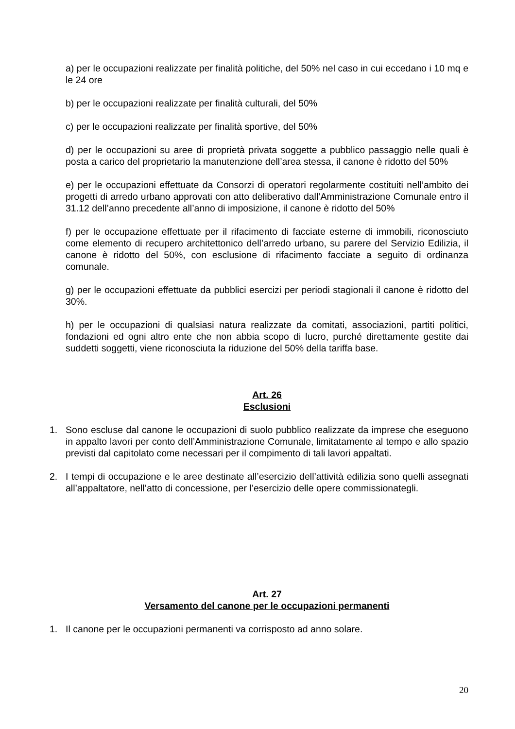a) per le occupazioni realizzate per finalità politiche, del 50% nel caso in cui eccedano i 10 mq e le 24 ore
b) per le occupazioni realizzate per finalità culturali, del 50%
c) per le occupazioni realizzate per finalità sportive, del 50%
d) per le occupazioni su aree di proprietà privata soggette a pubblico passaggio nelle quali è posta a carico del proprietario la manutenzione dell’area stessa, il canone è ridotto del 50%
e) per le occupazioni effettuate da Consorzi di operatori regolarmente costituiti nell’ambito dei progetti di arredo urbano approvati con atto deliberativo dall’Amministrazione Comunale entro il 31.12 dell’anno precedente all’anno di imposizione, il canone è ridotto del 50%
f) per le occupazione effettuate per il rifacimento di facciate esterne di immobili, riconosciuto come elemento di recupero architettonico dell’arredo urbano, su parere del Servizio Edilizia, il canone è ridotto del 50%, con esclusione di rifacimento facciate a seguito di ordinanza comunale.
g) per le occupazioni effettuate da pubblici esercizi per periodi stagionali il canone è ridotto del 30%.
h) per le occupazioni di qualsiasi natura realizzate da comitati, associazioni, partiti politici, fondazioni ed ogni altro ente che non abbia scopo di lucro, purché direttamente gestite dai suddetti soggetti, viene riconosciuta la riduzione del 50% della tariffa base.
Art. 26
Esclusioni
1. Sono escluse dal canone le occupazioni di suolo pubblico realizzate da imprese che eseguono in appalto lavori per conto dell’Amministrazione Comunale, limitatamente al tempo e allo spazio previsti dal capitolato come necessari per il compimento di tali lavori appaltati.
2. I tempi di occupazione e le aree destinate all’esercizio dell’attività edilizia sono quelli assegnati all’appaltatore, nell’atto di concessione, per l’esercizio delle opere commissionategli.
Art. 27
Versamento del canone per le occupazioni permanenti
1. Il canone per le occupazioni permanenti va corrisposto ad anno solare.
20